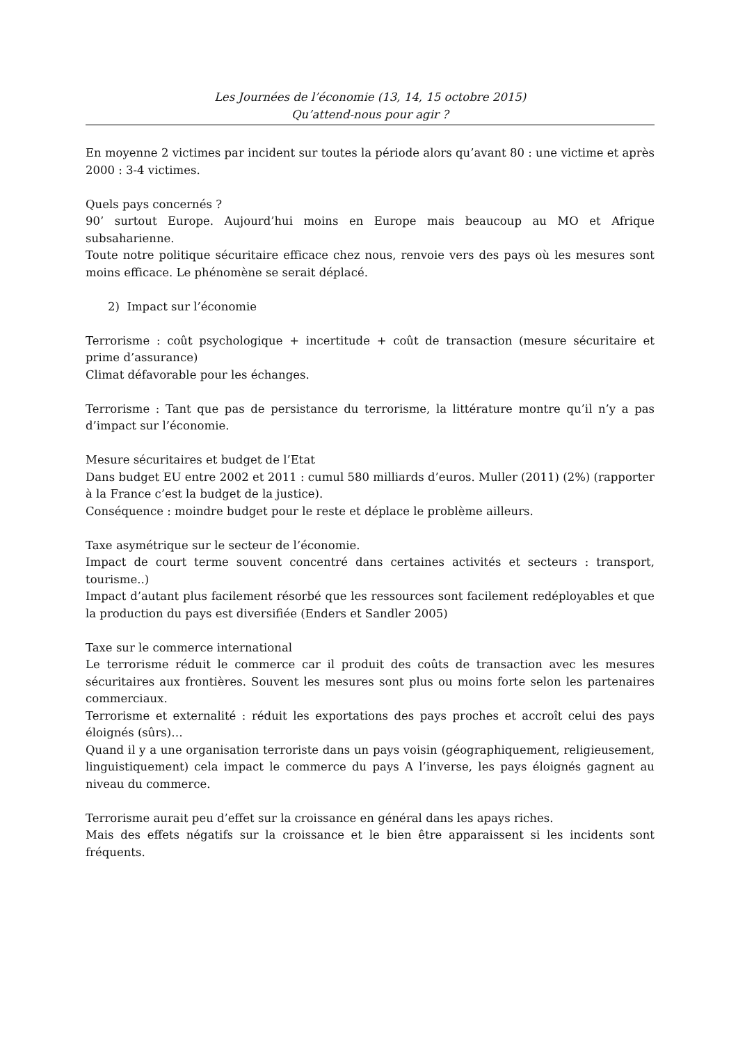Les Journées de l’économie (13, 14, 15 octobre 2015)
Qu’attend-nous pour agir ?
En moyenne 2 victimes par incident sur toutes la période alors qu’avant 80 : une victime et après 2000 : 3-4 victimes.
Quels pays concernés ?
90’ surtout Europe. Aujourd’hui moins en Europe mais beaucoup au MO et Afrique subsaharienne.
Toute notre politique sécuritaire efficace chez nous, renvoie vers des pays où les mesures sont moins efficace. Le phénomène se serait déplacé.
2) Impact sur l’économie
Terrorisme : coût psychologique + incertitude + coût de transaction (mesure sécuritaire et prime d’assurance)
Climat défavorable pour les échanges.
Terrorisme : Tant que pas de persistance du terrorisme, la littérature montre qu’il n’y a pas d’impact sur l’économie.
Mesure sécuritaires et budget de l’Etat
Dans budget EU entre 2002 et 2011 : cumul 580 milliards d’euros. Muller (2011) (2%) (rapporter à la France c’est la budget de la justice).
Conséquence : moindre budget pour le reste et déplace le problème ailleurs.
Taxe asymétrique sur le secteur de l’économie.
Impact de court terme souvent concentré dans certaines activités et secteurs : transport, tourisme..)
Impact d’autant plus facilement résorbé que les ressources sont facilement redéployables et que la production du pays est diversifiée (Enders et Sandler 2005)
Taxe sur le commerce international
Le terrorisme réduit le commerce car il produit des coûts de transaction avec les mesures sécuritaires aux frontières. Souvent les mesures sont plus ou moins forte selon les partenaires commerciaux.
Terrorisme et externalité : réduit les exportations des pays proches et accroît celui des pays éloignés (sûrs)…
Quand il y a une organisation terroriste dans un pays voisin (géographiquement, religieusement, linguistiquement) cela impact le commerce du pays A l’inverse, les pays éloignés gagnent au niveau du commerce.
Terrorisme aurait peu d’effet sur la croissance en général dans les apays riches.
Mais des effets négatifs sur la croissance et le bien être apparaissent si les incidents sont fréquents.